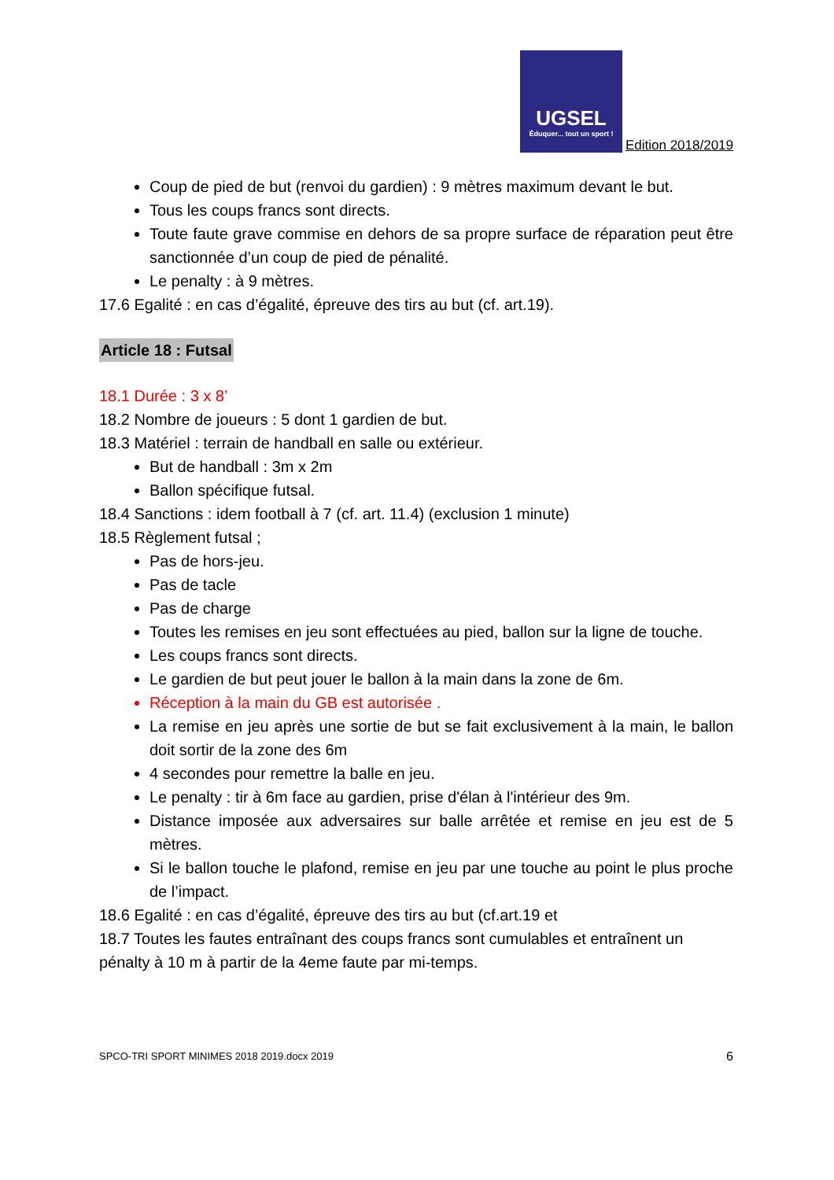UGSEL
Éduquer... tout un sport !
Edition 2018/2019
Coup de pied de but (renvoi du gardien) : 9 mètres maximum devant le but.
Tous les coups francs sont directs.
Toute faute grave commise en dehors de sa propre surface de réparation peut être sanctionnée d’un coup de pied de pénalité.
Le penalty : à 9 mètres.
17.6 Egalité : en cas d’égalité, épreuve des tirs au but (cf. art.19).
Article 18 : Futsal
18.1 Durée : 3 x 8’
18.2 Nombre de joueurs : 5 dont 1 gardien de but.
18.3 Matériel : terrain de handball en salle ou extérieur.
But de handball : 3m x 2m
Ballon spécifique futsal.
18.4 Sanctions : idem football à 7 (cf. art. 11.4) (exclusion 1 minute)
18.5 Règlement futsal ;
Pas de hors-jeu.
Pas de tacle
Pas de charge
Toutes les remises en jeu sont effectuées au pied, ballon sur la ligne de touche.
Les coups francs sont directs.
Le gardien de but peut jouer le ballon à la main dans la zone de 6m.
Réception à la main du GB est autorisée .
La remise en jeu après une sortie de but se fait exclusivement à la main, le ballon doit sortir de la zone des 6m
4 secondes pour remettre la balle en jeu.
Le penalty : tir à 6m face au gardien, prise d'élan à l'intérieur des 9m.
Distance imposée aux adversaires sur balle arrêtée et remise en jeu est de 5 mètres.
Si le ballon touche le plafond, remise en jeu par une touche au point le plus proche de l’impact.
18.6 Egalité : en cas d’égalité, épreuve des tirs au but (cf.art.19 et
18.7 Toutes les fautes entraînant des coups francs sont cumulables et entraînent un pénalty à 10 m à partir de la 4eme faute par mi-temps.
SPCO-TRI SPORT MINIMES 2018 2019.docx 2019 6